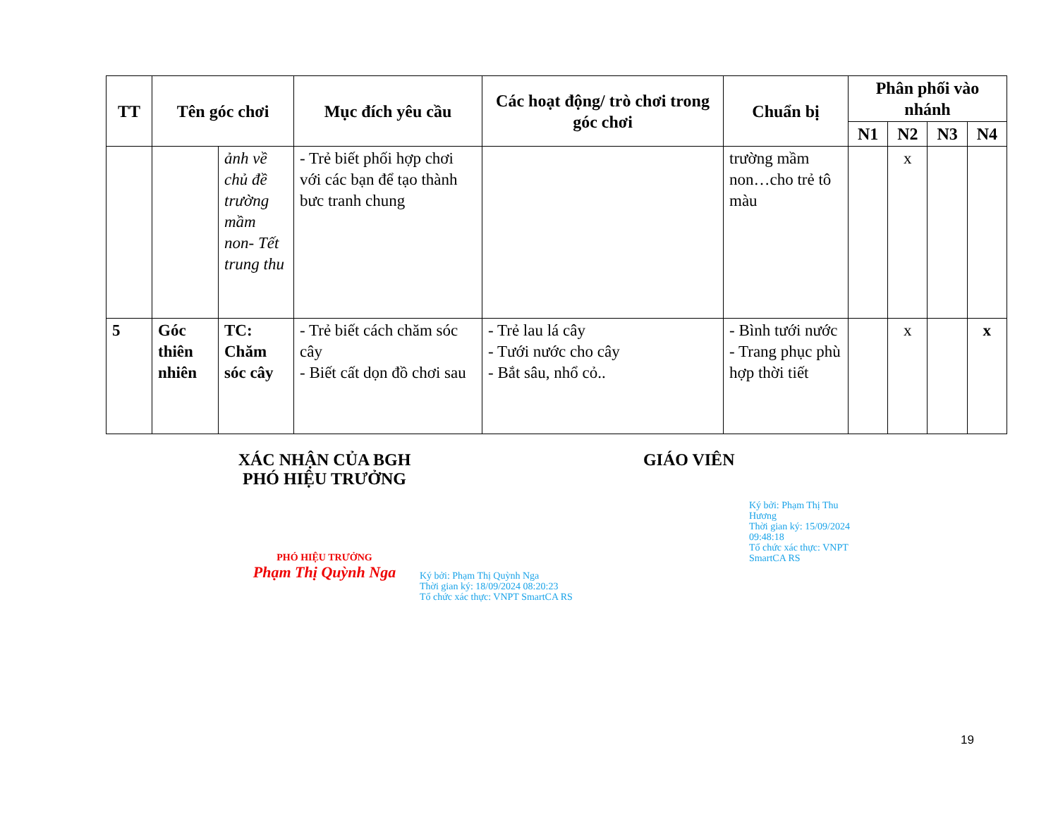| TT | Tên góc chơi | | Mục đích yêu cầu | Các hoạt động/ trò chơi trong góc chơi | Chuẩn bị | Phân phối vào nhánh | | | |
| --- | --- | --- | --- | --- | --- | --- | --- | --- | --- |
| | | | | | | N1 | N2 | N3 | N4 |
| | | ảnh về chủ đề trường mầm non- Tết trung thu | - Trẻ biết phối hợp chơi với các bạn để tạo thành bưc tranh chung | | trường mầm non…cho trẻ tô màu | | x | | |
| 5 | Góc thiên nhiên | TC: Chăm sóc cây | - Trẻ biết cách chăm sóc cây - Biết cất dọn đồ chơi sau | - Trẻ lau lá cây - Tưới nước cho cây - Bắt sâu, nhổ cỏ.. | - Bình tưới nước - Trang phục phù hợp thời tiết | | x | | x |
XÁC NHẬN CỦA BGH
PHÓ HIỆU TRƯỞNG
PHÓ HIỆU TRƯỞNG
Phạm Thị Quỳnh Nga
Ký bởi: Phạm Thị Quỳnh Nga
Thời gian ký: 18/09/2024 08:20:23
Tổ chức xác thực: VNPT SmartCA RS
GIÁO VIÊN
Ký bởi: Phạm Thị Thu Hương
Thời gian ký: 15/09/2024 09:48:18
Tổ chức xác thực: VNPT SmartCA RS
19